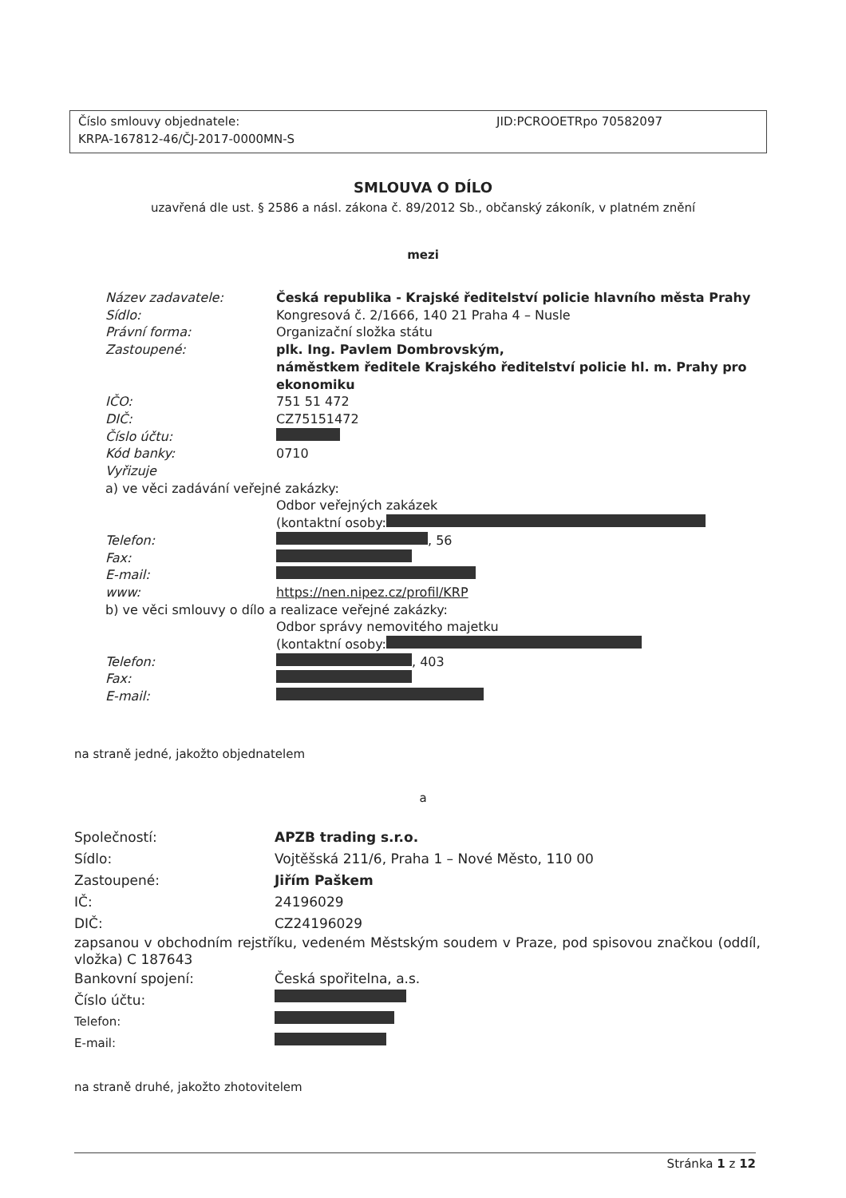Číslo smlouvy objednatele: JID:PCROOETRpo 70582097
KRPA-167812-46/ČJ-2017-0000MN-S
SMLOUVA O DÍLO
uzavřená dle ust. § 2586 a násl. zákona č. 89/2012 Sb., občanský zákoník, v platném znění
mezi
Název zadavatele: Česká republika - Krajské ředitelství policie hlavního města Prahy
Sídlo: Kongresová č. 2/1666, 140 21 Praha 4 – Nusle
Právní forma: Organizační složka státu
Zastoupené: plk. Ing. Pavlem Dombrovským,
náměstkem ředitele Krajského ředitelství policie hl. m. Prahy pro ekonomiku
IČO: 751 51 472
DIČ: CZ75151472
Číslo účtu:
Kód banky: 0710
Vyřizuje
a) ve věci zadávání veřejné zakázky:
Odbor veřejných zakázek
(kontaktní osoby:
Telefon: , 56
Fax:
E-mail:
www: https://nen.nipez.cz/profil/KRP
b) ve věci smlouvy o dílo a realizace veřejné zakázky:
Odbor správy nemovitého majetku
(kontaktní osoby:
Telefon: , 403
Fax:
E-mail:
na straně jedné, jakožto objednatelem
a
Společností: APZB trading s.r.o.
Sídlo: Vojtěšská 211/6, Praha 1 – Nové Město, 110 00
Zastoupené: Jiřím Paškem
IČ: 24196029
DIČ: CZ24196029
zapsanou v obchodním rejstříku, vedeném Městským soudem v Praze, pod spisovou značkou (oddíl, vložka) C 187643
Bankovní spojení: Česká spořitelna, a.s.
Číslo účtu:
Telefon:
E-mail:
na straně druhé, jakožto zhotovitelem
Stránka 1 z 12